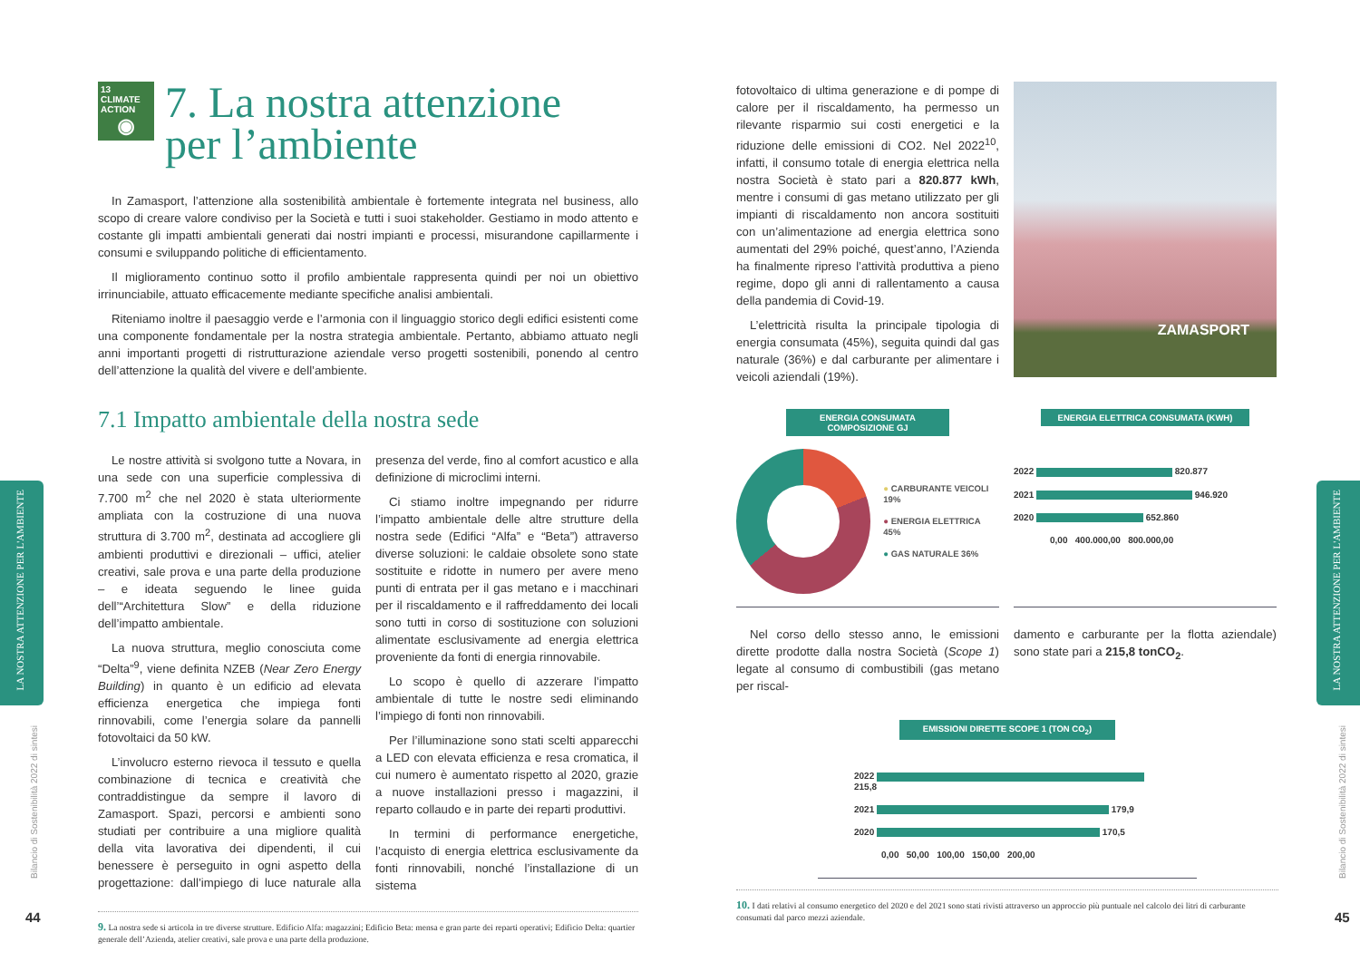LA NOSTRA ATTENZIONE PER L'AMBIENTE
Bilancio di Sostenibilità 2022 di sintesi
44
13 CLIMATE ACTION
◉
7. La nostra attenzione
per l’ambiente
In Zamasport, l’attenzione alla sostenibilità ambientale è fortemente integrata nel business, allo scopo di creare valore condiviso per la Società e tutti i suoi stakeholder. Gestiamo in modo attento e costante gli impatti ambientali generati dai nostri impianti e processi, misurandone capillarmente i consumi e sviluppando politiche di efficientamento.
Il miglioramento continuo sotto il profilo ambientale rappresenta quindi per noi un obiettivo irrinunciabile, attuato efficacemente mediante specifiche analisi ambientali.
Riteniamo inoltre il paesaggio verde e l’armonia con il linguaggio storico degli edifici esistenti come una componente fondamentale per la nostra strategia ambientale. Pertanto, abbiamo attuato negli anni importanti progetti di ristrutturazione aziendale verso progetti sostenibili, ponendo al centro dell’attenzione la qualità del vivere e dell’ambiente.
7.1 Impatto ambientale della nostra sede
Le nostre attività si svolgono tutte a Novara, in una sede con una superficie complessiva di 7.700 m<sup>2</sup> che nel 2020 è stata ulteriormente ampliata con la costruzione di una nuova struttura di 3.700 m<sup>2</sup>, destinata ad accogliere gli ambienti produttivi e direzionali – uffici, atelier creativi, sale prova e una parte della produzione – e ideata seguendo le linee guida dell’“Architettura Slow” e della riduzione dell’impatto ambientale.
La nuova struttura, meglio conosciuta come “Delta”<sup>9</sup>, viene definita NZEB (Near Zero Energy Building) in quanto è un edificio ad elevata efficienza energetica che impiega fonti rinnovabili, come l’energia solare da pannelli fotovoltaici da 50 kW.
L’involucro esterno rievoca il tessuto e quella combinazione di tecnica e creatività che contraddistingue da sempre il lavoro di Zamasport. Spazi, percorsi e ambienti sono studiati per contribuire a una migliore qualità della vita lavorativa dei dipendenti, il cui benessere è perseguito in ogni aspetto della progettazione: dall’impiego di luce naturale alla presenza del verde, fino al comfort acustico e alla definizione di microclimi interni.
Ci stiamo inoltre impegnando per ridurre l’impatto ambientale delle altre strutture della nostra sede (Edifici “Alfa” e “Beta”) attraverso diverse soluzioni: le caldaie obsolete sono state sostituite e ridotte in numero per avere meno punti di entrata per il gas metano e i macchinari per il riscaldamento e il raffreddamento dei locali sono tutti in corso di sostituzione con soluzioni alimentate esclusivamente ad energia elettrica proveniente da fonti di energia rinnovabile.
Lo scopo è quello di azzerare l’impatto ambientale di tutte le nostre sedi eliminando l’impiego di fonti non rinnovabili.
Per l’illuminazione sono stati scelti apparecchi a LED con elevata efficienza e resa cromatica, il cui numero è aumentato rispetto al 2020, grazie a nuove installazioni presso i magazzini, il reparto collaudo e in parte dei reparti produttivi.
In termini di performance energetiche, l’acquisto di energia elettrica esclusivamente da fonti rinnovabili, nonché l’installazione di un sistema
9. La nostra sede si articola in tre diverse strutture. Edificio Alfa: magazzini; Edificio Beta: mensa e gran parte dei reparti operativi; Edificio Delta: quartier generale dell’Azienda, atelier creativi, sale prova e una parte della produzione.
LA NOSTRA ATTENZIONE PER L'AMBIENTE
Bilancio di Sostenibilità 2022 di sintesi
45
fotovoltaico di ultima generazione e di pompe di calore per il riscaldamento, ha permesso un rilevante risparmio sui costi energetici e la riduzione delle emissioni di CO2. Nel 2022<sup>10</sup>, infatti, il consumo totale di energia elettrica nella nostra Società è stato pari a 820.877 kWh, mentre i consumi di gas metano utilizzato per gli impianti di riscaldamento non ancora sostituiti con un’alimentazione ad energia elettrica sono aumentati del 29% poiché, quest’anno, l’Azienda ha finalmente ripreso l’attività produttiva a pieno regime, dopo gli anni di rallentamento a causa della pandemia di Covid-19.
L’elettricità risulta la principale tipologia di energia consumata (45%), seguita quindi dal gas naturale (36%) e dal carburante per alimentare i veicoli aziendali (19%).
ZAMASPORT
ENERGIA CONSUMATA
COMPOSIZIONE GJ
● CARBURANTE VEICOLI 19%
● ENERGIA ELETTRICA 45%
● GAS NATURALE 36%
ENERGIA ELETTRICA CONSUMATA (KWH)
2022 820.877
2021 946.920
2020 652.860
0,00 400.000,00 800.000,00
Nel corso dello stesso anno, le emissioni dirette prodotte dalla nostra Società (Scope 1) legate al consumo di combustibili (gas metano per riscal-
damento e carburante per la flotta aziendale) sono state pari a 215,8 tonCO<sub>2</sub>.
EMISSIONI DIRETTE SCOPE 1 (TON CO<sub>2</sub>)
2022 215,8
2021 179,9
2020 170,5
0,00 50,00 100,00 150,00 200,00
10. I dati relativi al consumo energetico del 2020 e del 2021 sono stati rivisti attraverso un approccio più puntuale nel calcolo dei litri di carburante consumati dal parco mezzi aziendale.